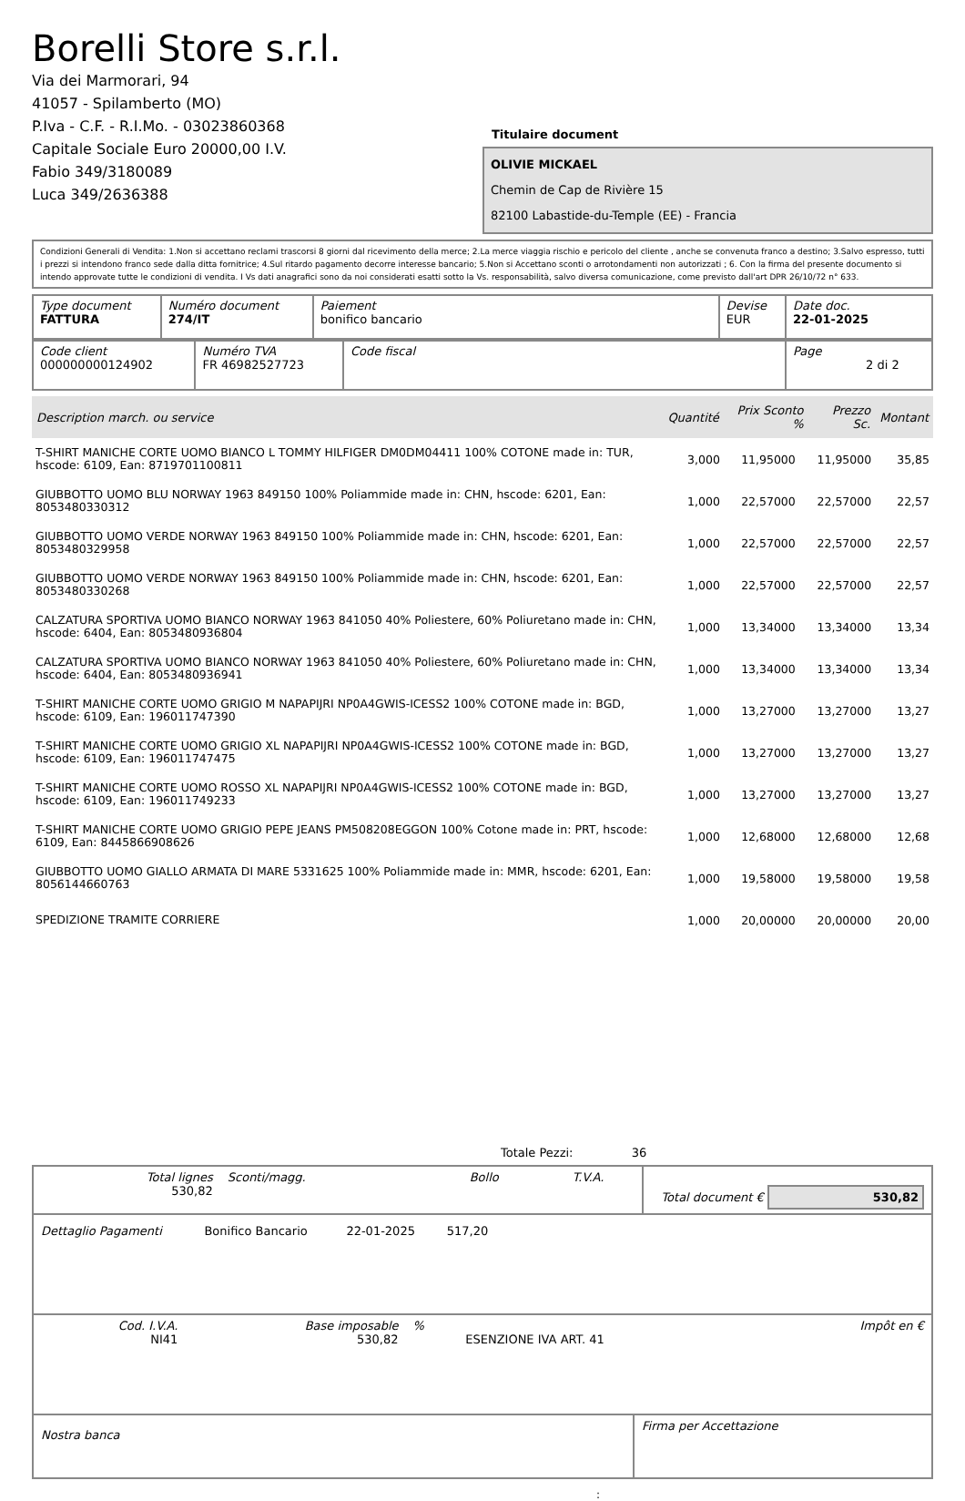Borelli Store s.r.l.
Via dei Marmorari, 94
41057 - Spilamberto (MO)
P.Iva - C.F. - R.I.Mo. - 03023860368
Capitale Sociale Euro 20000,00 I.V.
Fabio 349/3180089
Luca 349/2636388
Titulaire document
OLIVIE MICKAEL
Chemin de Cap de Rivière 15
82100 Labastide-du-Temple (EE) - Francia
Condizioni Generali di Vendita: 1.Non si accettano reclami trascorsi 8 giorni dal ricevimento della merce; 2.La merce viaggia rischio e pericolo del cliente , anche se convenuta franco a destino; 3.Salvo espresso, tutti i prezzi si intendono franco sede dalla ditta fornitrice; 4.Sul ritardo pagamento decorre interesse bancario; 5.Non si Accettano sconti o arrotondamenti non autorizzati ; 6. Con la firma del presente documento si intendo approvate tutte le condizioni di vendita. I Vs dati anagrafici sono da noi considerati esatti sotto la Vs. responsabilità, salvo diversa comunicazione, come previsto dall'art DPR 26/10/72 n° 633.
| Type document FATTURA | Numéro document 274/IT | Paiement bonifico bancario | Devise EUR | Date doc. 22-01-2025 |
| Code client 000000000124902 | Numéro TVA FR 46982527723 | Code fiscal | Page 2 di 2 |
| Description march. ou service | Quantité | Prix Sconto % | | Prezzo Sc. | Montant |
| --- | --- | --- | --- | --- | --- |
| T-SHIRT MANICHE CORTE UOMO BIANCO L TOMMY HILFIGER DM0DM04411 100% COTONE made in: TUR, hscode: 6109, Ean: 8719701100811 | 3,000 | 11,95000 | | 11,95000 | 35,85 |
| GIUBBOTTO UOMO BLU NORWAY 1963 849150 100% Poliammide made in: CHN, hscode: 6201, Ean: 8053480330312 | 1,000 | 22,57000 | | 22,57000 | 22,57 |
| GIUBBOTTO UOMO VERDE NORWAY 1963 849150 100% Poliammide made in: CHN, hscode: 6201, Ean: 8053480329958 | 1,000 | 22,57000 | | 22,57000 | 22,57 |
| GIUBBOTTO UOMO VERDE NORWAY 1963 849150 100% Poliammide made in: CHN, hscode: 6201, Ean: 8053480330268 | 1,000 | 22,57000 | | 22,57000 | 22,57 |
| CALZATURA SPORTIVA UOMO BIANCO NORWAY 1963 841050 40% Poliestere, 60% Poliuretano made in: CHN, hscode: 6404, Ean: 8053480936804 | 1,000 | 13,34000 | | 13,34000 | 13,34 |
| CALZATURA SPORTIVA UOMO BIANCO NORWAY 1963 841050 40% Poliestere, 60% Poliuretano made in: CHN, hscode: 6404, Ean: 8053480936941 | 1,000 | 13,34000 | | 13,34000 | 13,34 |
| T-SHIRT MANICHE CORTE UOMO GRIGIO M NAPAPIJRI NP0A4GWIS-ICESS2 100% COTONE made in: BGD, hscode: 6109, Ean: 196011747390 | 1,000 | 13,27000 | | 13,27000 | 13,27 |
| T-SHIRT MANICHE CORTE UOMO GRIGIO XL NAPAPIJRI NP0A4GWIS-ICESS2 100% COTONE made in: BGD, hscode: 6109, Ean: 196011747475 | 1,000 | 13,27000 | | 13,27000 | 13,27 |
| T-SHIRT MANICHE CORTE UOMO ROSSO XL NAPAPIJRI NP0A4GWIS-ICESS2 100% COTONE made in: BGD, hscode: 6109, Ean: 196011749233 | 1,000 | 13,27000 | | 13,27000 | 13,27 |
| T-SHIRT MANICHE CORTE UOMO GRIGIO PEPE JEANS PM508208EGGON 100% Cotone made in: PRT, hscode: 6109, Ean: 8445866908626 | 1,000 | 12,68000 | | 12,68000 | 12,68 |
| GIUBBOTTO UOMO GIALLO ARMATA DI MARE 5331625 100% Poliammide made in: MMR, hscode: 6201, Ean: 8056144660763 | 1,000 | 19,58000 | | 19,58000 | 19,58 |
| SPEDIZIONE TRAMITE CORRIERE | 1,000 | 20,00000 | | 20,00000 | 20,00 |
Totale Pezzi: 36
| Total lignes 530,82 | Sconti/magg. | Bollo | T.V.A. | Total document € 530,82 |
| Dettaglio Pagamenti | Bonifico Bancario | 22-01-2025 | 517,20 | |
| Cod. I.V.A. NI41 | Base imposable 530,82 | % | ESENZIONE IVA ART. 41 | Impôt en € |
| Nostra banca | Firma per Accettazione |
: